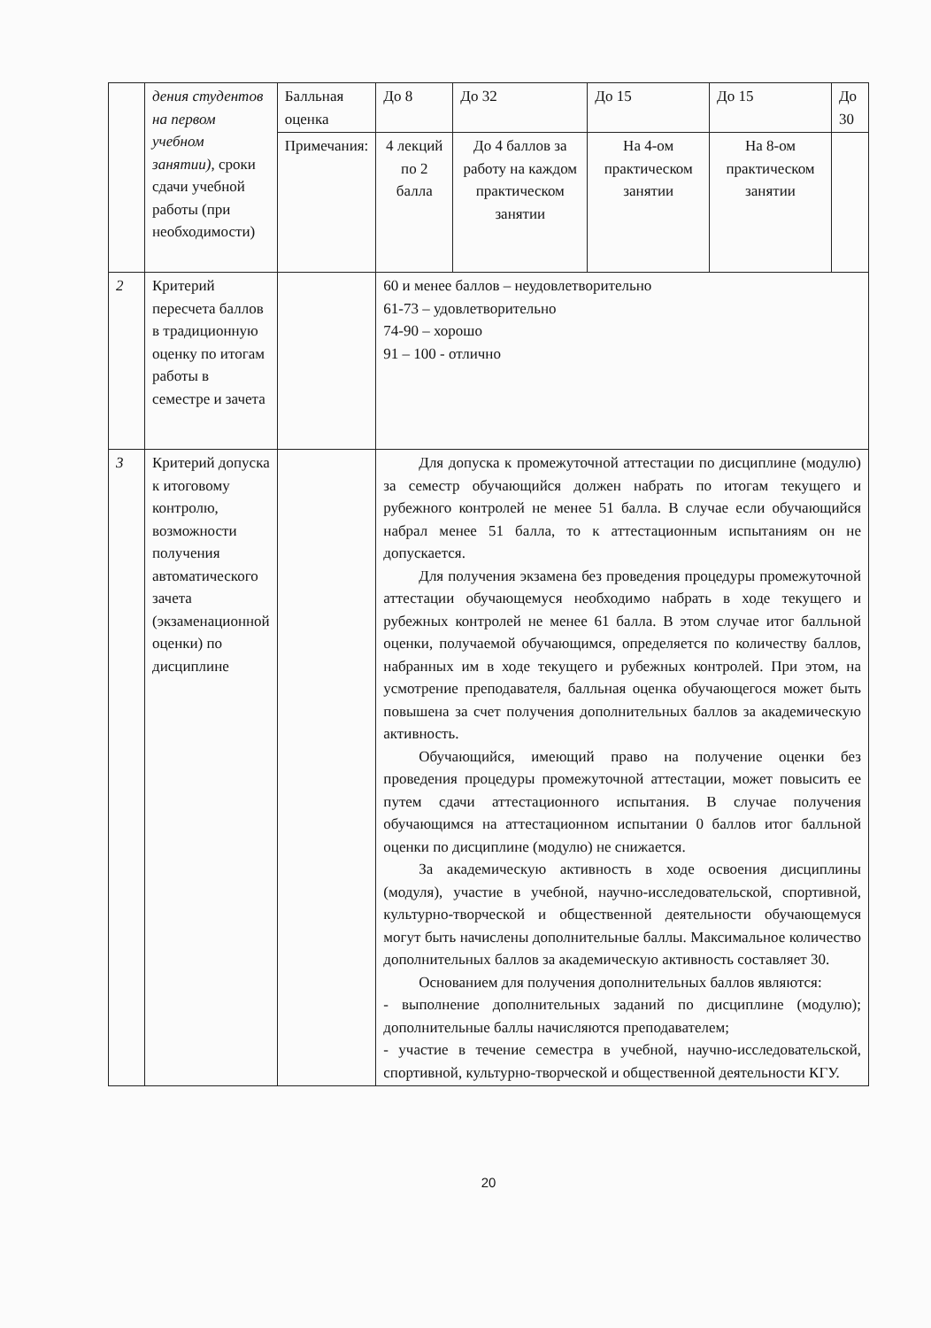| | дения студентов на первом учебном занятии), сроки сдачи учебной работы (при необходимости) | Балльная оценка | До 8 | До 32 | До 15 | До 15 | До 30 |
| | | Примечания: | 4 лекций по 2 балла | До 4 баллов за работу на каждом практическом занятии | На 4-ом практическом занятии | На 8-ом практическом занятии | |
| 2 | Критерий пересчета баллов в традиционную оценку по итогам работы в семестре и зачета | | 60 и менее баллов – неудовлетворительно 61-73 – удовлетворительно 74-90 – хорошо 91 – 100 - отлично | | | | |
| 3 | Критерий допуска к итоговому контролю, возможности получения автоматического зачета (экзаменационной оценки) по дисциплине | | Для допуска к промежуточной аттестации по дисциплине (модулю) за семестр обучающийся должен набрать по итогам текущего и рубежного контролей не менее 51 балла. В случае если обучающийся набрал менее 51 балла, то к аттестационным испытаниям он не допускается. Для получения экзамена без проведения процедуры промежуточной аттестации обучающемуся необходимо набрать в ходе текущего и рубежных контролей не менее 61 балла. В этом случае итог балльной оценки, получаемой обучающимся, определяется по количеству баллов, набранных им в ходе текущего и рубежных контролей. При этом, на усмотрение преподавателя, балльная оценка обучающегося может быть повышена за счет получения дополнительных баллов за академическую активность. Обучающийся, имеющий право на получение оценки без проведения процедуры промежуточной аттестации, может повысить ее путем сдачи аттестационного испытания. В случае получения обучающимся на аттестационном испытании 0 баллов итог балльной оценки по дисциплине (модулю) не снижается. За академическую активность в ходе освоения дисциплины (модуля), участие в учебной, научно-исследовательской, спортивной, культурно-творческой и общественной деятельности обучающемуся могут быть начислены дополнительные баллы. Максимальное количество дополнительных баллов за академическую активность составляет 30. Основанием для получения дополнительных баллов являются: - выполнение дополнительных заданий по дисциплине (модулю); дополнительные баллы начисляются преподавателем; - участие в течение семестра в учебной, научно-исследовательской, спортивной, культурно-творческой и общественной деятельности КГУ. | | | | |
20